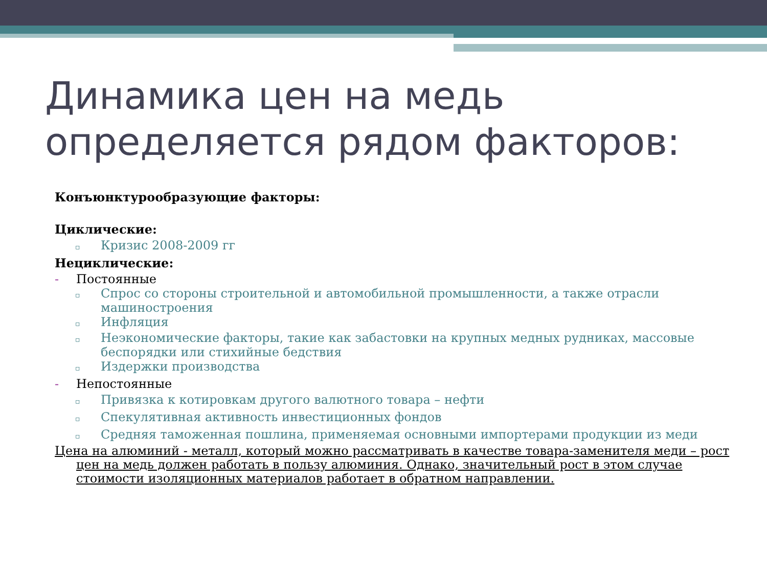Динамика цен на медь определяется рядом факторов:
Конъюнктурообразующие факторы:
Циклические:
▫ Кризис 2008-2009 гг
Нециклические:
- Постоянные
▫ Спрос со стороны строительной и автомобильной промышленности, а также отрасли машиностроения
▫ Инфляция
▫ Неэкономические факторы, такие как забастовки на крупных медных рудниках, массовые беспорядки или стихийные бедствия
▫ Издержки производства
- Непостоянные
▫ Привязка к котировкам другого валютного товара – нефти
▫ Спекулятивная активность инвестиционных фондов
▫ Средняя таможенная пошлина, применяемая основными импортерами продукции из меди
Цена на алюминий - металл, который можно рассматривать в качестве товара-заменителя меди – рост цен на медь должен работать в пользу алюминия. Однако, значительный рост в этом случае стоимости изоляционных материалов работает в обратном направлении.